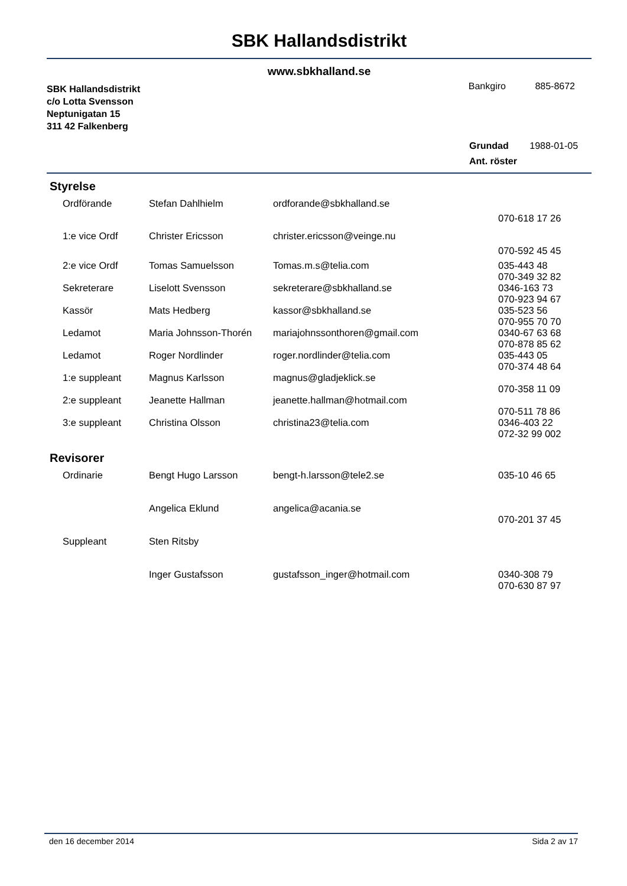SBK Hallandsdistrikt
www.sbkhalland.se
SBK Hallandsdistrikt
c/o Lotta Svensson
Neptunigatan 15
311 42 Falkenberg
Bankgiro 885-8672
Grundad 1988-01-05
Ant. röster
Styrelse
| Ordförande | Stefan Dahlhielm | ordforande@sbkhalland.se | |
| | | | 070-618 17 26 |
| 1:e vice Ordf | Christer Ericsson | christer.ericsson@veinge.nu | |
| | | | 070-592 45 45 |
| 2:e vice Ordf | Tomas Samuelsson | Tomas.m.s@telia.com | 035-443 48 070-349 32 82 |
| Sekreterare | Liselott Svensson | sekreterare@sbkhalland.se | 0346-163 73 070-923 94 67 |
| Kassör | Mats Hedberg | kassor@sbkhalland.se | 035-523 56 070-955 70 70 |
| Ledamot | Maria Johnsson-Thorén | mariajohnssonthoren@gmail.com | 0340-67 63 68 070-878 85 62 |
| Ledamot | Roger Nordlinder | roger.nordlinder@telia.com | 035-443 05 070-374 48 64 |
| 1:e suppleant | Magnus Karlsson | magnus@gladjeklick.se | 070-358 11 09 |
| 2:e suppleant | Jeanette Hallman | jeanette.hallman@hotmail.com | 070-511 78 86 |
| 3:e suppleant | Christina Olsson | christina23@telia.com | 0346-403 22 072-32 99 002 |
Revisorer
| Ordinarie | Bengt Hugo Larsson | bengt-h.larsson@tele2.se | 035-10 46 65 |
| | Angelica Eklund | angelica@acania.se | 070-201 37 45 |
| Suppleant | Sten Ritsby | | |
| | Inger Gustafsson | gustafsson_inger@hotmail.com | 0340-308 79 070-630 87 97 |
den 16 december 2014 Sida 2 av 17